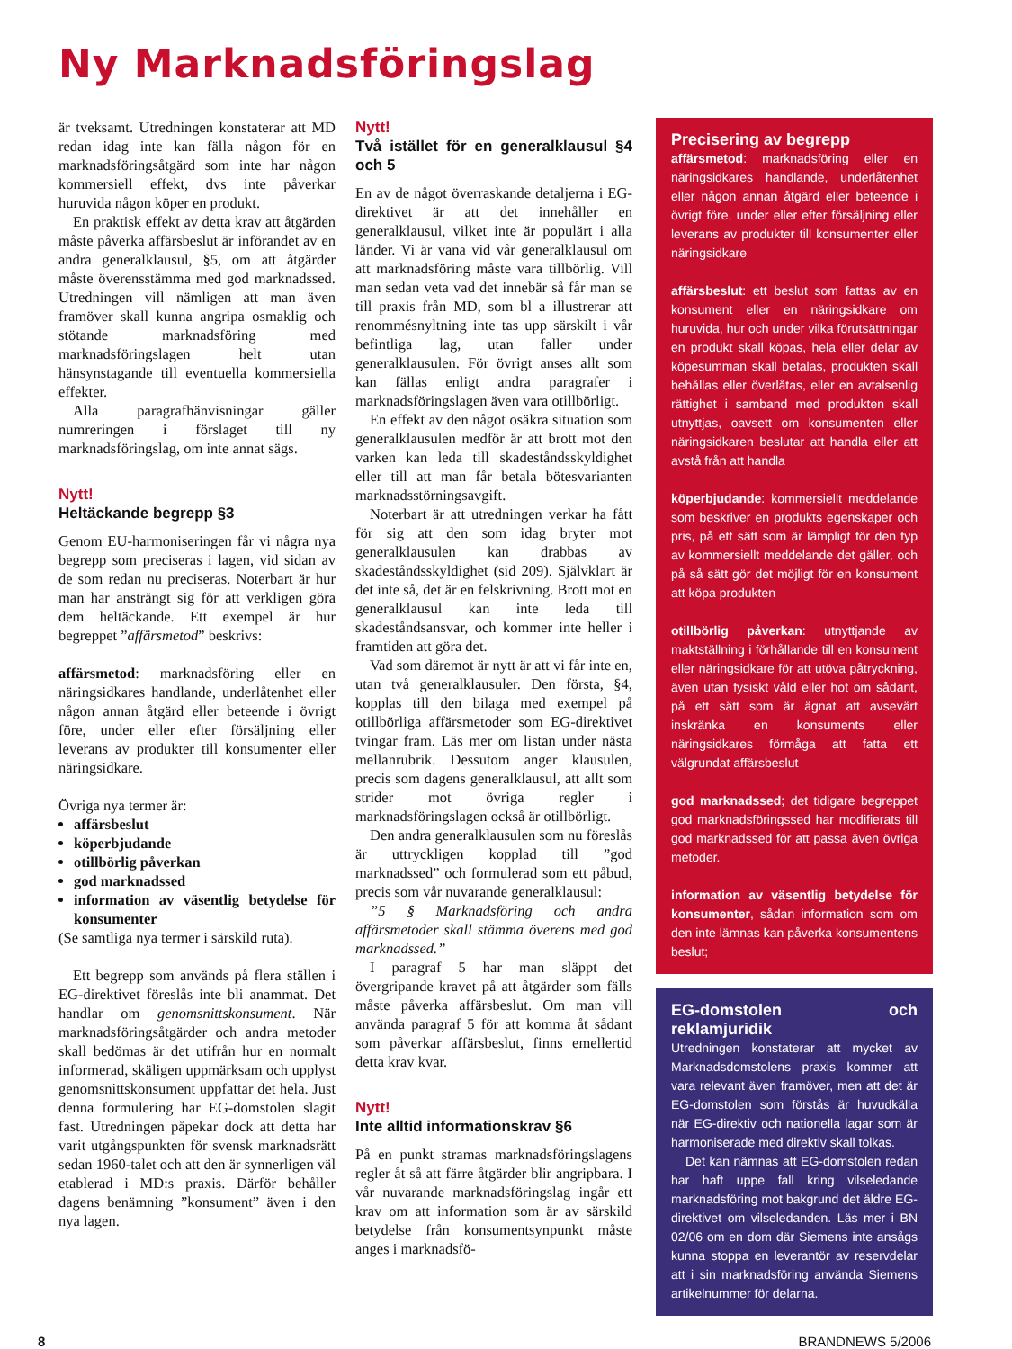Ny Marknadsföringslag
är tveksamt. Utredningen konstaterar att MD redan idag inte kan fälla någon för en marknadsföringsåtgärd som inte har någon kommersiell effekt, dvs inte påverkar huruvida någon köper en produkt.
En praktisk effekt av detta krav att åtgärden måste påverka affärsbeslut är införandet av en andra generalklausul, §5, om att åtgärder måste överensstämma med god marknadssed. Utredningen vill nämligen att man även framöver skall kunna angripa osmaklig och stötande marknadsföring med marknadsföringslagen helt utan hänsynstagande till eventuella kommersiella effekter.
Alla paragrafhänvisningar gäller numreringen i förslaget till ny marknadsföringslag, om inte annat sägs.
Nytt!
Heltäckande begrepp §3
Genom EU-harmoniseringen får vi några nya begrepp som preciseras i lagen, vid sidan av de som redan nu preciseras. Noterbart är hur man har ansträngt sig för att verkligen göra dem heltäckande. Ett exempel är hur begreppet ”affärsmetod” beskrivs:
affärsmetod: marknadsföring eller en näringsidkares handlande, underlåtenhet eller någon annan åtgärd eller beteende i övrigt före, under eller efter försäljning eller leverans av produkter till konsumenter eller näringsidkare.
Övriga nya termer är:
affärsbeslut
köperbjudande
otillbörlig påverkan
god marknadssed
information av väsentlig betydelse för konsumenter
(Se samtliga nya termer i särskild ruta).
Ett begrepp som används på flera ställen i EG-direktivet föreslås inte bli anammat. Det handlar om genomsnittskonsument. När marknadsföringsåtgärder och andra metoder skall bedömas är det utifrån hur en normalt informerad, skäligen uppmärksam och upplyst genomsnittskonsument uppfattar det hela. Just denna formulering har EG-domstolen slagit fast. Utredningen påpekar dock att detta har varit utgångspunkten för svensk marknadsrätt sedan 1960-talet och att den är synnerligen väl etablerad i MD:s praxis. Därför behåller dagens benämning ”konsument” även i den nya lagen.
Nytt!
Två istället för en generalklausul §4 och 5
En av de något överraskande detaljerna i EG-direktivet är att det innehåller en generalklausul, vilket inte är populärt i alla länder. Vi är vana vid vår generalklausul om att marknadsföring måste vara tillbörlig. Vill man sedan veta vad det innebär så får man se till praxis från MD, som bl a illustrerar att renommésnyltning inte tas upp särskilt i vår befintliga lag, utan faller under generalklausulen. För övrigt anses allt som kan fällas enligt andra paragrafer i marknadsföringslagen även vara otillbörligt.
En effekt av den något osäkra situation som generalklausulen medför är att brott mot den varken kan leda till skadeståndsskyldighet eller till att man får betala bötesvarianten marknadsstörningsavgift.
Noterbart är att utredningen verkar ha fått för sig att den som idag bryter mot generalklausulen kan drabbas av skadeståndsskyldighet (sid 209). Självklart är det inte så, det är en felskrivning. Brott mot en generalklausul kan inte leda till skadeståndsansvar, och kommer inte heller i framtiden att göra det.
Vad som däremot är nytt är att vi får inte en, utan två generalklausuler. Den första, §4, kopplas till den bilaga med exempel på otillbörliga affärsmetoder som EG-direktivet tvingar fram. Läs mer om listan under nästa mellanrubrik. Dessutom anger klausulen, precis som dagens generalklausul, att allt som strider mot övriga regler i marknadsföringslagen också är otillbörligt.
Den andra generalklausulen som nu föreslås är uttryckligen kopplad till ”god marknadssed” och formulerad som ett påbud, precis som vår nuvarande generalklausul:
”5 § Marknadsföring och andra affärsmetoder skall stämma överens med god marknadssed.”
I paragraf 5 har man släppt det övergripande kravet på att åtgärder som fälls måste påverka affärsbeslut. Om man vill använda paragraf 5 för att komma åt sådant som påverkar affärsbeslut, finns emellertid detta krav kvar.
Nytt!
Inte alltid informationskrav §6
På en punkt stramas marknadsföringslagens regler åt så att färre åtgärder blir angripbara. I vår nuvarande marknadsföringslag ingår ett krav om att information som är av särskild betydelse från konsumentsynpunkt måste anges i marknadsfö-
Precisering av begrepp
affärsmetod: marknadsföring eller en näringsidkares handlande, underlåtenhet eller någon annan åtgärd eller beteende i övrigt före, under eller efter försäljning eller leverans av produkter till konsumenter eller näringsidkare
affärsbeslut: ett beslut som fattas av en konsument eller en näringsidkare om huruvida, hur och under vilka förutsättningar en produkt skall köpas, hela eller delar av köpesumman skall betalas, produkten skall behållas eller överlåtas, eller en avtalsenlig rättighet i samband med produkten skall utnyttjas, oavsett om konsumenten eller näringsidkaren beslutar att handla eller att avstå från att handla
köperbjudande: kommersiellt meddelande som beskriver en produkts egenskaper och pris, på ett sätt som är lämpligt för den typ av kommersiellt meddelande det gäller, och på så sätt gör det möjligt för en konsument att köpa produkten
otillbörlig påverkan: utnyttjande av maktställning i förhållande till en konsument eller näringsidkare för att utöva påtryckning, även utan fysiskt våld eller hot om sådant, på ett sätt som är ägnat att avsevärt inskränka en konsuments eller näringsidkares förmåga att fatta ett välgrundat affärsbeslut
god marknadssed; det tidigare begreppet god marknadsföringssed har modifierats till god marknadssed för att passa även övriga metoder.
information av väsentlig betydelse för konsumenter, sådan information som om den inte lämnas kan påverka konsumentens beslut;
EG-domstolen och reklamjuridik
Utredningen konstaterar att mycket av Marknadsdomstolens praxis kommer att vara relevant även framöver, men att det är EG-domstolen som förstås är huvudkälla när EG-direktiv och nationella lagar som är harmoniserade med direktiv skall tolkas.
Det kan nämnas att EG-domstolen redan har haft uppe fall kring vilseledande marknadsföring mot bakgrund det äldre EG-direktivet om vilseledanden. Läs mer i BN 02/06 om en dom där Siemens inte ansågs kunna stoppa en leverantör av reservdelar att i sin marknadsföring använda Siemens artikelnummer för delarna.
8 BRANDNEWS 5/2006